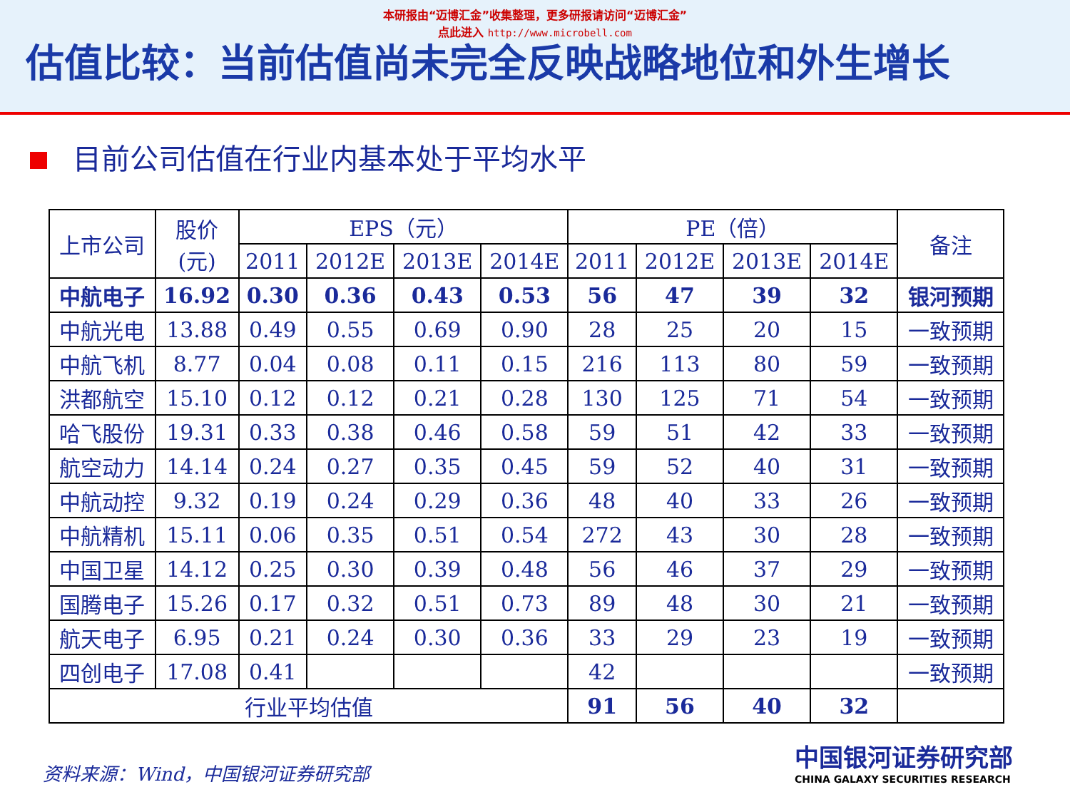本研报由“迈博汇金”收集整理，更多研报请访问“迈博汇金”
点此进入 http://www.microbell.com
估值比较：当前估值尚未完全反映战略地位和外生增长
目前公司估值在行业内基本处于平均水平
| 上市公司 | 股价 (元) | EPS（元） | | | | PE（倍） | | | | 备注 |
| --- | --- | --- | --- | --- | --- | --- | --- | --- | --- | --- |
| | | 2011 | 2012E | 2013E | 2014E | 2011 | 2012E | 2013E | 2014E | |
| 中航电子 | 16.92 | 0.30 | 0.36 | 0.43 | 0.53 | 56 | 47 | 39 | 32 | 银河预期 |
| 中航光电 | 13.88 | 0.49 | 0.55 | 0.69 | 0.90 | 28 | 25 | 20 | 15 | 一致预期 |
| 中航飞机 | 8.77 | 0.04 | 0.08 | 0.11 | 0.15 | 216 | 113 | 80 | 59 | 一致预期 |
| 洪都航空 | 15.10 | 0.12 | 0.12 | 0.21 | 0.28 | 130 | 125 | 71 | 54 | 一致预期 |
| 哈飞股份 | 19.31 | 0.33 | 0.38 | 0.46 | 0.58 | 59 | 51 | 42 | 33 | 一致预期 |
| 航空动力 | 14.14 | 0.24 | 0.27 | 0.35 | 0.45 | 59 | 52 | 40 | 31 | 一致预期 |
| 中航动控 | 9.32 | 0.19 | 0.24 | 0.29 | 0.36 | 48 | 40 | 33 | 26 | 一致预期 |
| 中航精机 | 15.11 | 0.06 | 0.35 | 0.51 | 0.54 | 272 | 43 | 30 | 28 | 一致预期 |
| 中国卫星 | 14.12 | 0.25 | 0.30 | 0.39 | 0.48 | 56 | 46 | 37 | 29 | 一致预期 |
| 国腾电子 | 15.26 | 0.17 | 0.32 | 0.51 | 0.73 | 89 | 48 | 30 | 21 | 一致预期 |
| 航天电子 | 6.95 | 0.21 | 0.24 | 0.30 | 0.36 | 33 | 29 | 23 | 19 | 一致预期 |
| 四创电子 | 17.08 | 0.41 | | | | 42 | | | | 一致预期 |
| 行业平均估值 | | | | | | 91 | 56 | 40 | 32 | |
资料来源：Wind，中国银河证券研究部
中国银河证券研究部
CHINA GALAXY SECURITIES RESEARCH